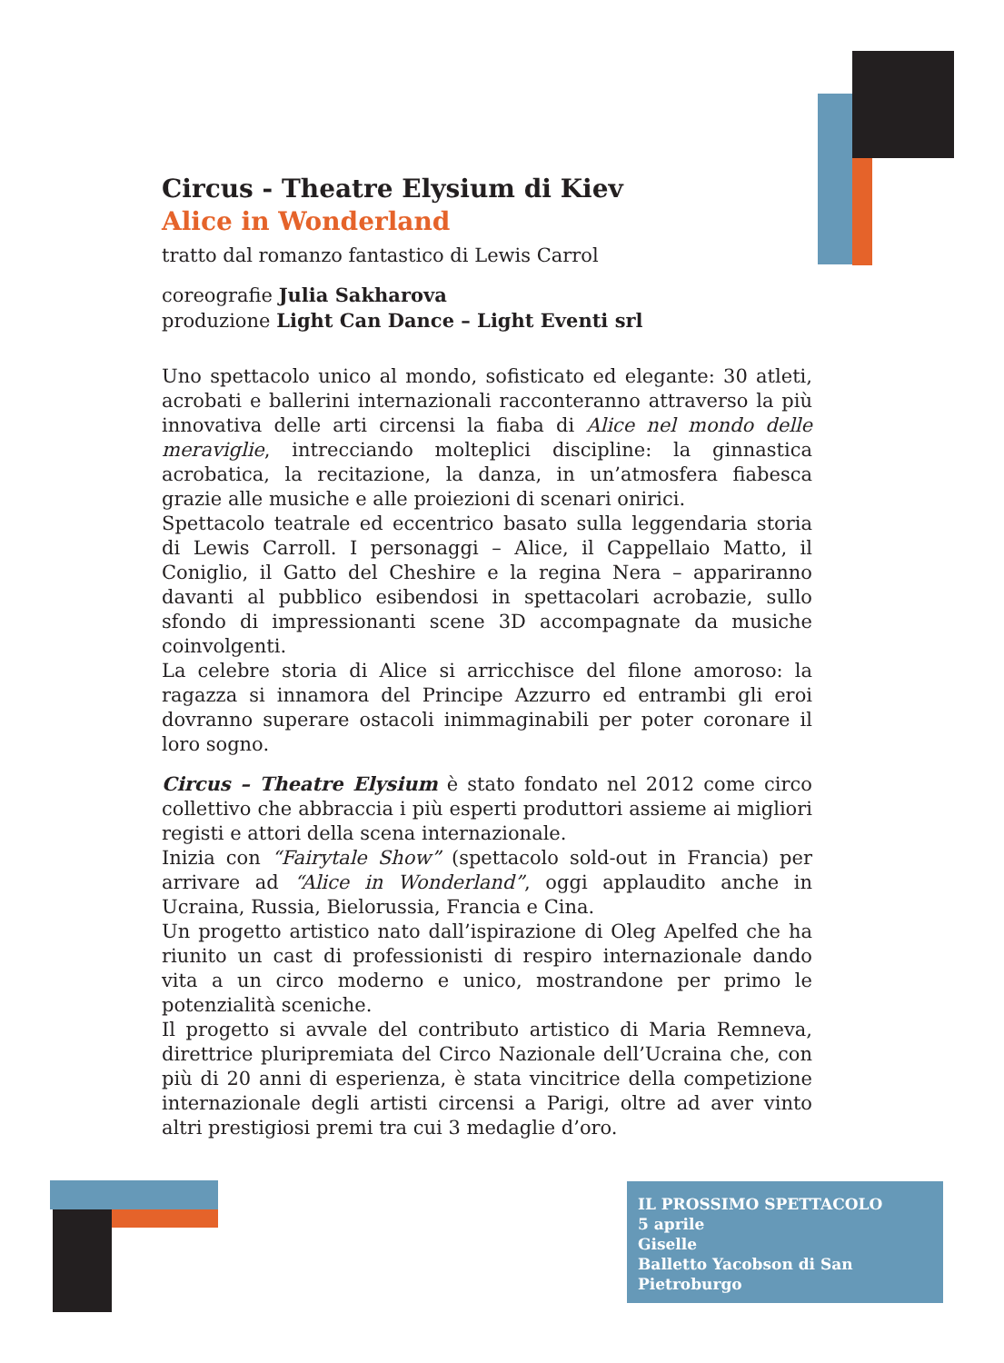Circus - Theatre Elysium di Kiev
Alice in Wonderland
tratto dal romanzo fantastico di Lewis Carrol
coreografie Julia Sakharova
produzione Light Can Dance – Light Eventi srl
Uno spettacolo unico al mondo, sofisticato ed elegante: 30 atleti, acrobati e ballerini internazionali racconteranno attraverso la più innovativa delle arti circensi la fiaba di Alice nel mondo delle meraviglie, intrecciando molteplici discipline: la ginnastica acrobatica, la recitazione, la danza, in un’atmosfera fiabesca grazie alle musiche e alle proiezioni di scenari onirici.
Spettacolo teatrale ed eccentrico basato sulla leggendaria storia di Lewis Carroll. I personaggi – Alice, il Cappellaio Matto, il Coniglio, il Gatto del Cheshire e la regina Nera – appariranno davanti al pubblico esibendosi in spettacolari acrobazie, sullo sfondo di impressionanti scene 3D accompagnate da musiche coinvolgenti.
La celebre storia di Alice si arricchisce del filone amoroso: la ragazza si innamora del Principe Azzurro ed entrambi gli eroi dovranno superare ostacoli inimmaginabili per poter coronare il loro sogno.
Circus – Theatre Elysium è stato fondato nel 2012 come circo collettivo che abbraccia i più esperti produttori assieme ai migliori registi e attori della scena internazionale.
Inizia con “Fairytale Show” (spettacolo sold-out in Francia) per arrivare ad “Alice in Wonderland”, oggi applaudito anche in Ucraina, Russia, Bielorussia, Francia e Cina.
Un progetto artistico nato dall’ispirazione di Oleg Apelfed che ha riunito un cast di professionisti di respiro internazionale dando vita a un circo moderno e unico, mostrandone per primo le potenzialità sceniche.
Il progetto si avvale del contributo artistico di Maria Remneva, direttrice pluripremiata del Circo Nazionale dell’Ucraina che, con più di 20 anni di esperienza, è stata vincitrice della competizione internazionale degli artisti circensi a Parigi, oltre ad aver vinto altri prestigiosi premi tra cui 3 medaglie d’oro.
IL PROSSIMO SPETTACOLO
5 aprile
Giselle
Balletto Yacobson di San Pietroburgo